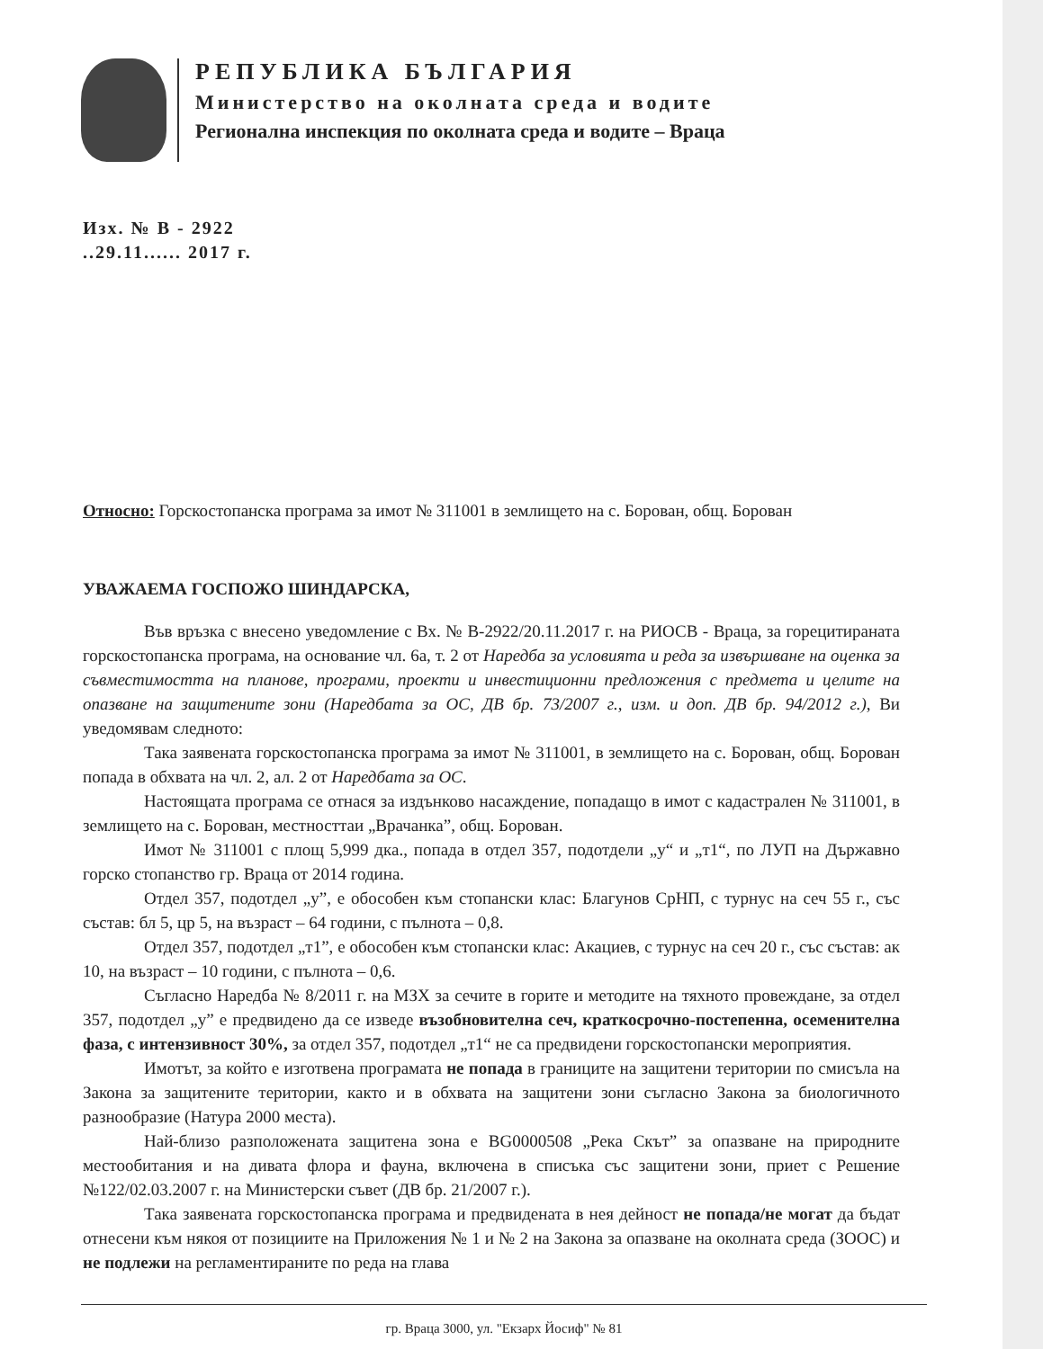РЕПУБЛИКА БЪЛГАРИЯ
Министерство на околната среда и водите
Регионална инспекция по околната среда и водите – Враца
Изх. № В - 2922
..29.11...... 2017 г.
Относно: Горскостопанска програма за имот № 311001 в землището на с. Борован, общ. Борован
УВАЖАЕМА ГОСПОЖО ШИНДАРСКА,
Във връзка с внесено уведомление с Вх. № В-2922/20.11.2017 г. на РИОСВ - Враца, за горецитираната горскостопанска програма, на основание чл. 6а, т. 2 от Наредба за условията и реда за извършване на оценка за съвместимостта на планове, програми, проекти и инвестиционни предложения с предмета и целите на опазване на защитените зони (Наредбата за ОС, ДВ бр. 73/2007 г., изм. и доп. ДВ бр. 94/2012 г.), Ви уведомявам следното:
Така заявената горскостопанска програма за имот № 311001, в землището на с. Борован, общ. Борован попада в обхвата на чл. 2, ал. 2 от Наредбата за ОС.
Настоящата програма се отнася за издънково насаждение, попадащо в имот с кадастрален № 311001, в землището на с. Борован, местносттаи „Врачанка”, общ. Борован.
Имот № 311001 с площ 5,999 дка., попада в отдел 357, подотдели „у“ и „т1“, по ЛУП на Държавно горско стопанство гр. Враца от 2014 година.
Отдел 357, подотдел „у”, е обособен към стопански клас: Благунов СрНП, с турнус на сеч 55 г., със състав: бл 5, цр 5, на възраст – 64 години, с пълнота – 0,8.
Отдел 357, подотдел „т1”, е обособен към стопански клас: Акациев, с турнус на сеч 20 г., със състав: ак 10, на възраст – 10 години, с пълнота – 0,6.
Съгласно Наредба № 8/2011 г. на МЗХ за сечите в горите и методите на тяхното провеждане, за отдел 357, подотдел „у” е предвидено да се изведе възобновителна сеч, краткосрочно-постепенна, осеменителна фаза, с интензивност 30%, за отдел 357, подотдел „т1“ не са предвидени горскостопански мероприятия.
Имотът, за който е изготвена програмата не попада в границите на защитени територии по смисъла на Закона за защитените територии, както и в обхвата на защитени зони съгласно Закона за биологичното разнообразие (Натура 2000 места).
Най-близо разположената защитена зона е BG0000508 „Река Скът” за опазване на природните местообитания и на дивата флора и фауна, включена в списъка със защитени зони, приет с Решение №122/02.03.2007 г. на Министерски съвет (ДВ бр. 21/2007 г.).
Така заявената горскостопанска програма и предвидената в нея дейност не попада/не могат да бъдат отнесени към някоя от позициите на Приложения № 1 и № 2 на Закона за опазване на околната среда (ЗООС) и не подлежи на регламентираните по реда на глава
гр. Враца 3000, ул. "Екзарх Йосиф" № 81